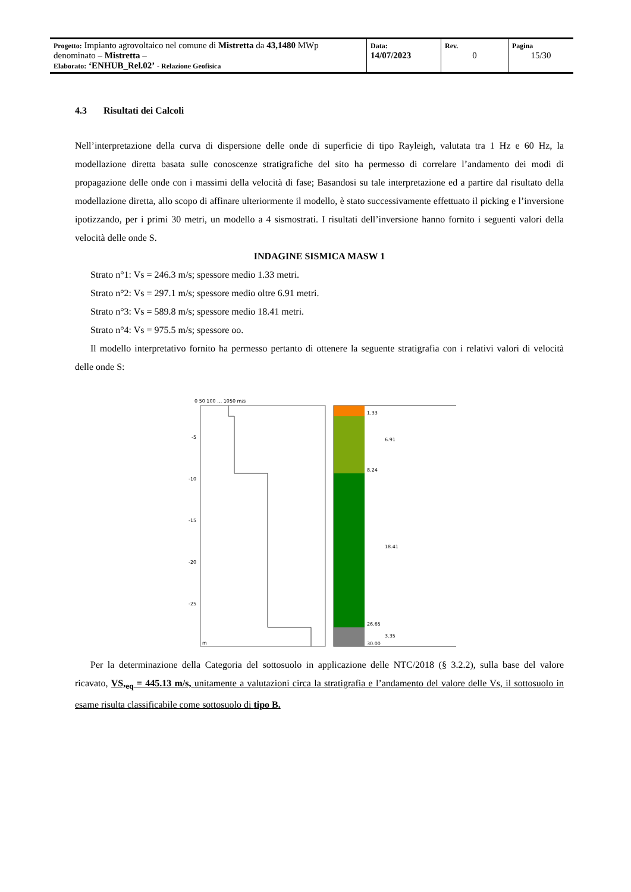| Progetto: Impianto agrovoltaico nel comune di Mistretta da 43,1480 MWp denominato – Mistretta – Elaborato: ‘ENHUB_Rel.02’ - Relazione Geofisica | Data: 14/07/2023 | Rev. 0 | Pagina 15/30 |
4.3 Risultati dei Calcoli
Nell’interpretazione della curva di dispersione delle onde di superficie di tipo Rayleigh, valutata tra 1 Hz e 60 Hz, la modellazione diretta basata sulle conoscenze stratigrafiche del sito ha permesso di correlare l’andamento dei modi di propagazione delle onde con i massimi della velocità di fase; Basandosi su tale interpretazione ed a partire dal risultato della modellazione diretta, allo scopo di affinare ulteriormente il modello, è stato successivamente effettuato il picking e l’inversione ipotizzando, per i primi 30 metri, un modello a 4 sismostrati. I risultati dell’inversione hanno fornito i seguenti valori della velocità delle onde S.
INDAGINE SISMICA MASW 1
Strato n°1: Vs = 246.3 m/s; spessore medio 1.33 metri.
Strato n°2: Vs = 297.1 m/s; spessore medio oltre 6.91 metri.
Strato n°3: Vs = 589.8 m/s; spessore medio 18.41 metri.
Strato n°4: Vs = 975.5 m/s; spessore oo.
Il modello interpretativo fornito ha permesso pertanto di ottenere la seguente stratigrafia con i relativi valori di velocità delle onde S:
0 50 100 … 1050 m/s
-5
-10
-15
-20
-25
m
1.33
8.24
26.65
30.00
6.91
18.41
3.35
Per la determinazione della Categoria del sottosuolo in applicazione delle NTC/2018 (§ 3.2.2), sulla base del valore ricavato, VS,<sub>eq</sub> = 445.13 m/s, unitamente a valutazioni circa la stratigrafia e l’andamento del valore delle Vs, il sottosuolo in esame risulta classificabile come sottosuolo di tipo B.